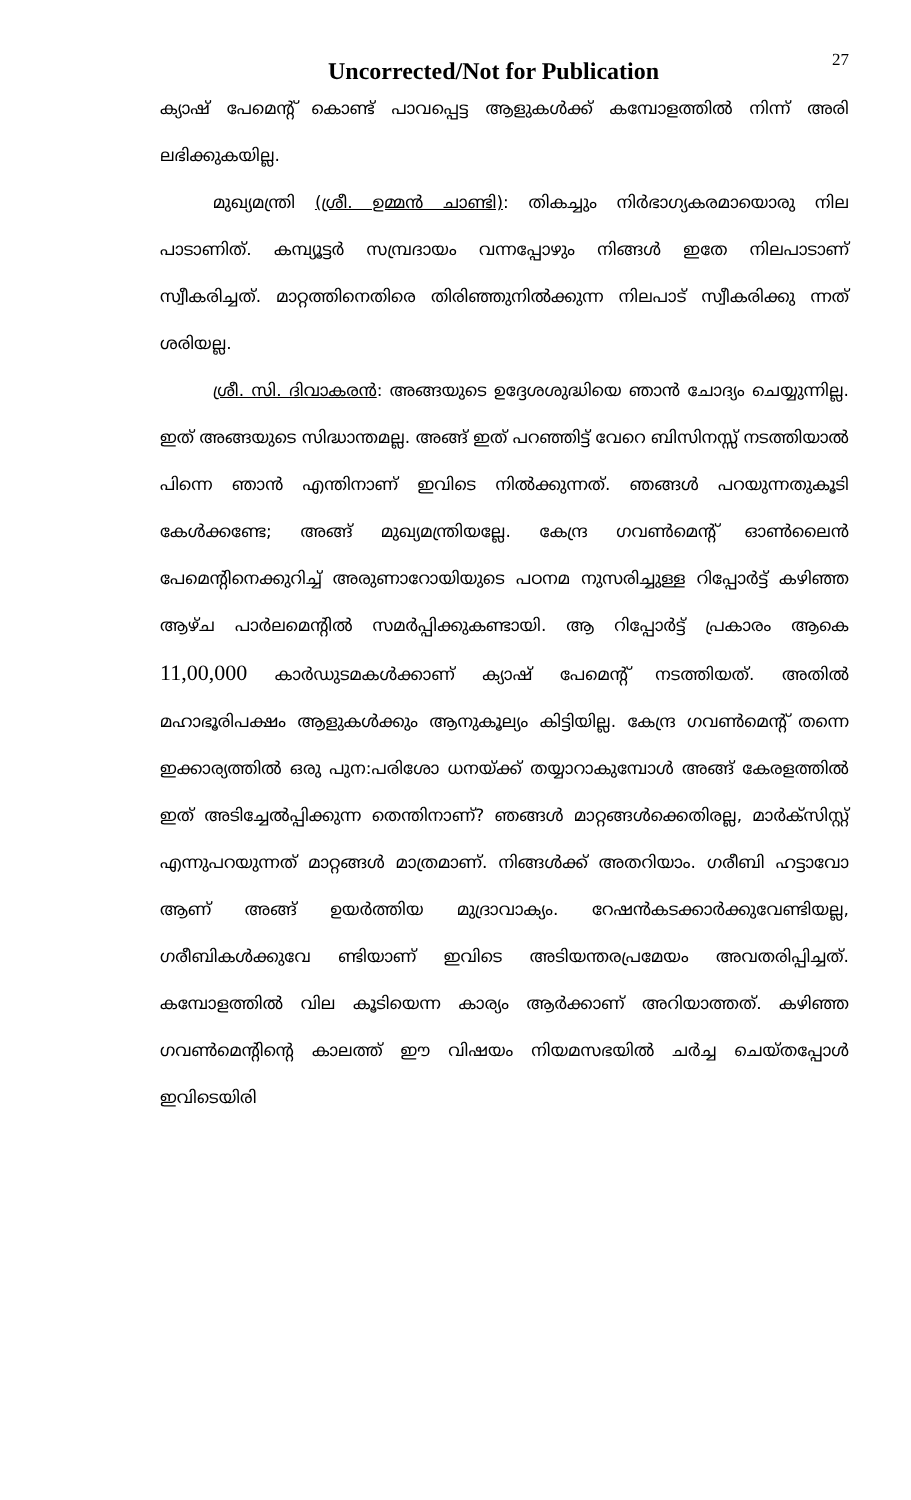Uncorrected/Not for Publication
27
ക്യാഷ് പേമെന്റ് കൊണ്ട് പാവപ്പെട്ട ആളുകൾക്ക് കമ്പോളത്തിൽ നിന്ന് അരി ലഭിക്കുകയില്ല.
മുഖ്യമന്ത്രി (ശ്രീ. ഉമ്മൻ ചാണ്ടി): തികച്ചും നിർഭാഗ്യകരമായൊരു നില പാടാണിത്. കമ്പ്യൂട്ടർ സമ്പ്രദായം വന്നപ്പോഴും നിങ്ങൾ ഇതേ നിലപാടാണ് സ്വീകരിച്ചത്. മാറ്റത്തിനെതിരെ തിരിഞ്ഞുനിൽക്കുന്ന നിലപാട് സ്വീകരിക്കു ന്നത് ശരിയല്ല.
ശ്രീ. സി. ദിവാകരൻ: അങ്ങയുടെ ഉദ്ദേശശുദ്ധിയെ ഞാൻ ചോദ്യം ചെയ്യുന്നില്ല. ഇത് അങ്ങയുടെ സിദ്ധാന്തമല്ല. അങ്ങ് ഇത് പറഞ്ഞിട്ട് വേറെ ബിസിനസ്സ് നടത്തിയാൽ പിന്നെ ഞാൻ എന്തിനാണ് ഇവിടെ നിൽക്കുന്നത്. ഞങ്ങൾ പറയുന്നതുകൂടി കേൾക്കണ്ടേ; അങ്ങ് മുഖ്യമന്ത്രിയല്ലേ. കേന്ദ്ര ഗവൺമെന്റ് ഓൺലൈൻ പേമെന്റിനെക്കുറിച്ച് അരുണാറോയിയുടെ പഠനമ നുസരിച്ചുള്ള റിപ്പോർട്ട് കഴിഞ്ഞ ആഴ്ച പാർലമെന്റിൽ സമർപ്പിക്കുകണ്ടായി. ആ റിപ്പോർട്ട് പ്രകാരം ആകെ 11,00,000 കാർഡുടമകൾക്കാണ് ക്യാഷ് പേമെന്റ് നടത്തിയത്. അതിൽ മഹാഭൂരിപക്ഷം ആളുകൾക്കും ആനുകൂല്യം കിട്ടിയില്ല. കേന്ദ്ര ഗവൺമെന്റ് തന്നെ ഇക്കാര്യത്തിൽ ഒരു പുന:പരിശോ ധനയ്ക്ക് തയ്യാറാകുമ്പോൾ അങ്ങ് കേരളത്തിൽ ഇത് അടിച്ചേൽപ്പിക്കുന്ന തെന്തിനാണ്? ഞങ്ങൾ മാറ്റങ്ങൾക്കെതിരല്ല, മാർക്സിസ്റ്റ് എന്നുപറയുന്നത് മാറ്റങ്ങൾ മാത്രമാണ്. നിങ്ങൾക്ക് അതറിയാം. ഗരീബി ഹട്ടാവോ ആണ് അങ്ങ് ഉയർത്തിയ മുദ്രാവാക്യം. റേഷൻകടക്കാർക്കുവേണ്ടിയല്ല, ഗരീബികൾക്കുവേ ണ്ടിയാണ് ഇവിടെ അടിയന്തരപ്രമേയം അവതരിപ്പിച്ചത്. കമ്പോളത്തിൽ വില കൂടിയെന്ന കാര്യം ആർക്കാണ് അറിയാത്തത്. കഴിഞ്ഞ ഗവൺമെന്റിന്റെ കാലത്ത് ഈ വിഷയം നിയമസഭയിൽ ചർച്ച ചെയ്തപ്പോൾ ഇവിടെയിരി